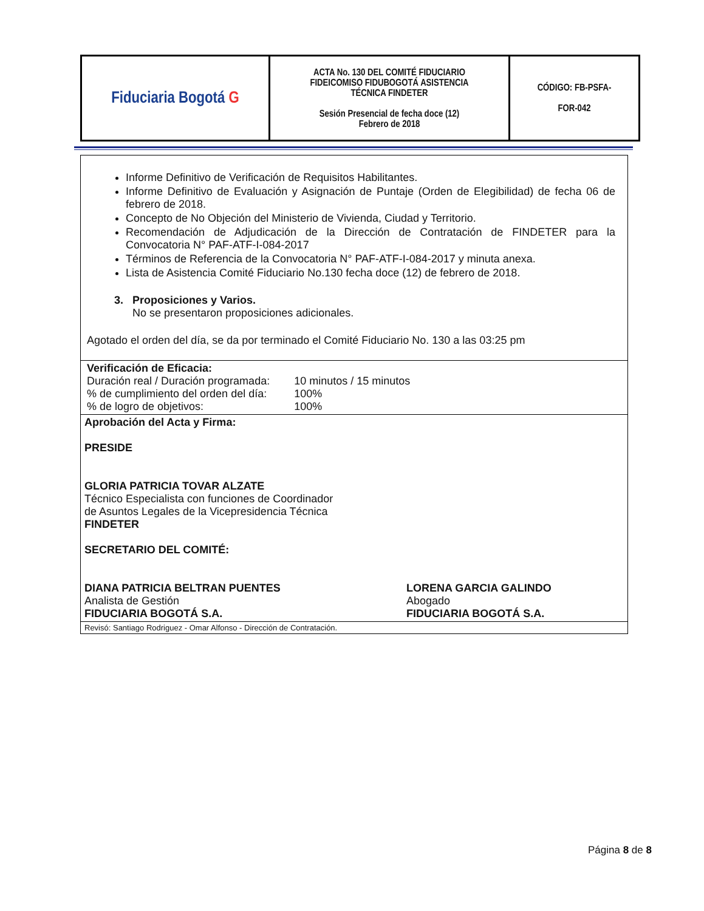| Fiduciaria Bogotá G | ACTA No. 130 DEL COMITÉ FIDUCIARIO FIDEICOMISO FIDUBOGOTÁ ASISTENCIA TÉCNICA FINDETER Sesión Presencial de fecha doce (12) Febrero de 2018 | CÓDIGO: FB-PSFA- FOR-042 |
Informe Definitivo de Verificación de Requisitos Habilitantes.
Informe Definitivo de Evaluación y Asignación de Puntaje (Orden de Elegibilidad) de fecha 06 de febrero de 2018.
Concepto de No Objeción del Ministerio de Vivienda, Ciudad y Territorio.
Recomendación de Adjudicación de la Dirección de Contratación de FINDETER para la Convocatoria N° PAF-ATF-I-084-2017
Términos de Referencia de la Convocatoria N° PAF-ATF-I-084-2017 y minuta anexa.
Lista de Asistencia Comité Fiduciario No.130 fecha doce (12) de febrero de 2018.
3. Proposiciones y Varios.
No se presentaron proposiciones adicionales.
Agotado el orden del día, se da por terminado el Comité Fiduciario No. 130 a las 03:25 pm
Verificación de Eficacia:
| Duración real / Duración programada: | 10 minutos / 15 minutos |
| % de cumplimiento del orden del día: | 100% |
| % de logro de objetivos: | 100% |
Aprobación del Acta y Firma:
PRESIDE
GLORIA PATRICIA TOVAR ALZATE
Técnico Especialista con funciones de Coordinador
de Asuntos Legales de la Vicepresidencia Técnica
FINDETER
SECRETARIO DEL COMITÉ:
DIANA PATRICIA BELTRAN PUENTES
Analista de Gestión
FIDUCIARIA BOGOTÁ S.A.
LORENA GARCIA GALINDO
Abogado
FIDUCIARIA BOGOTÁ S.A.
Revisó: Santiago Rodriguez - Omar Alfonso - Dirección de Contratación.
Página 8 de 8